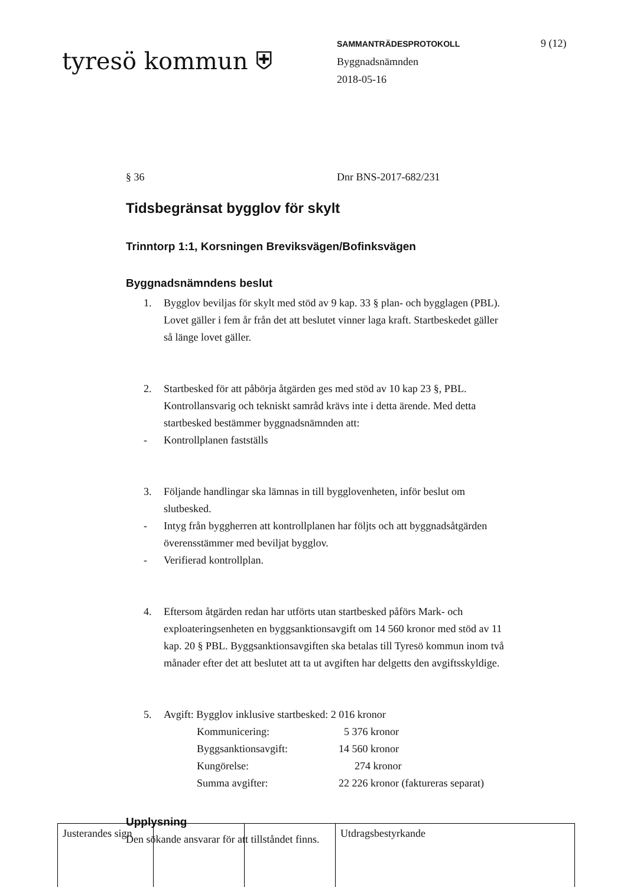tyresö kommun ⛨
SAMMANTRÄDESPROTOKOLL
Byggnadsnämnden
2018-05-16
9 (12)
§ 36 Dnr BNS-2017-682/231
Tidsbegränsat bygglov för skylt
Trinntorp 1:1, Korsningen Breviksvägen/Bofinksvägen
Byggnadsnämndens beslut
1. Bygglov beviljas för skylt med stöd av 9 kap. 33 § plan- och bygglagen (PBL). Lovet gäller i fem år från det att beslutet vinner laga kraft. Startbeskedet gäller så länge lovet gäller.
2. Startbesked för att påbörja åtgärden ges med stöd av 10 kap 23 §, PBL. Kontrollansvarig och tekniskt samråd krävs inte i detta ärende. Med detta startbesked bestämmer byggnadsnämnden att:
- Kontrollplanen fastställs
3. Följande handlingar ska lämnas in till bygglovenheten, inför beslut om slutbesked.
- Intyg från byggherren att kontrollplanen har följts och att byggnadsåtgärden överensstämmer med beviljat bygglov.
- Verifierad kontrollplan.
4. Eftersom åtgärden redan har utförts utan startbesked påförs Mark- och exploateringsenheten en byggsanktionsavgift om 14 560 kronor med stöd av 11 kap. 20 § PBL. Byggsanktionsavgiften ska betalas till Tyresö kommun inom två månader efter det att beslutet att ta ut avgiften har delgetts den avgiftsskyldige.
5. Avgift: Bygglov inklusive startbesked: 2 016 kronor
| Kommunicering: | 5 376 kronor |
| Byggsanktionsavgift: | 14 560 kronor |
| Kungörelse: | 274 kronor |
| Summa avgifter: | 22 226 kronor (faktureras separat) |
Upplysning
Den sökande ansvarar för att tillståndet finns.
| Justerandes sign | | | Utdragsbestyrkande |